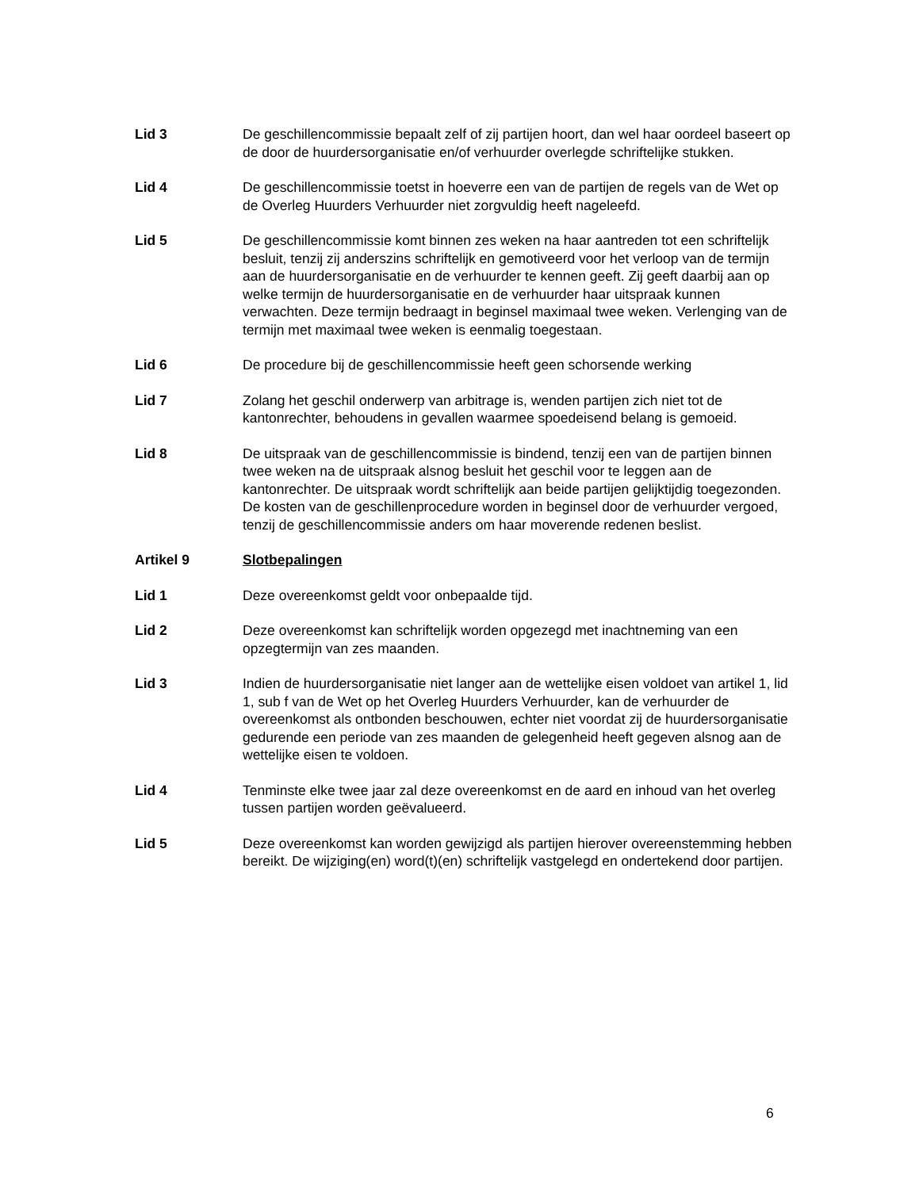Lid 3 De geschillencommissie bepaalt zelf of zij partijen hoort, dan wel haar oordeel baseert op de door de huurdersorganisatie en/of verhuurder overlegde schriftelijke stukken.
Lid 4 De geschillencommissie toetst in hoeverre een van de partijen de regels van de Wet op de Overleg Huurders Verhuurder niet zorgvuldig heeft nageleefd.
Lid 5 De geschillencommissie komt binnen zes weken na haar aantreden tot een schriftelijk besluit, tenzij zij anderszins schriftelijk en gemotiveerd voor het verloop van de termijn aan de huurdersorganisatie en de verhuurder te kennen geeft. Zij geeft daarbij aan op welke termijn de huurdersorganisatie en de verhuurder haar uitspraak kunnen verwachten. Deze termijn bedraagt in beginsel maximaal twee weken. Verlenging van de termijn met maximaal twee weken is eenmalig toegestaan.
Lid 6 De procedure bij de geschillencommissie heeft geen schorsende werking
Lid 7 Zolang het geschil onderwerp van arbitrage is, wenden partijen zich niet tot de kantonrechter, behoudens in gevallen waarmee spoedeisend belang is gemoeid.
Lid 8 De uitspraak van de geschillencommissie is bindend, tenzij een van de partijen binnen twee weken na de uitspraak alsnog besluit het geschil voor te leggen aan de kantonrechter. De uitspraak wordt schriftelijk aan beide partijen gelijktijdig toegezonden. De kosten van de geschillenprocedure worden in beginsel door de verhuurder vergoed, tenzij de geschillencommissie anders om haar moverende redenen beslist.
Artikel 9 Slotbepalingen
Lid 1 Deze overeenkomst geldt voor onbepaalde tijd.
Lid 2 Deze overeenkomst kan schriftelijk worden opgezegd met inachtneming van een opzegtermijn van zes maanden.
Lid 3 Indien de huurdersorganisatie niet langer aan de wettelijke eisen voldoet van artikel 1, lid 1, sub f van de Wet op het Overleg Huurders Verhuurder, kan de verhuurder de overeenkomst als ontbonden beschouwen, echter niet voordat zij de huurdersorganisatie gedurende een periode van zes maanden de gelegenheid heeft gegeven alsnog aan de wettelijke eisen te voldoen.
Lid 4 Tenminste elke twee jaar zal deze overeenkomst en de aard en inhoud van het overleg tussen partijen worden geëvalueerd.
Lid 5 Deze overeenkomst kan worden gewijzigd als partijen hierover overeenstemming hebben bereikt. De wijziging(en) word(t)(en) schriftelijk vastgelegd en ondertekend door partijen.
6